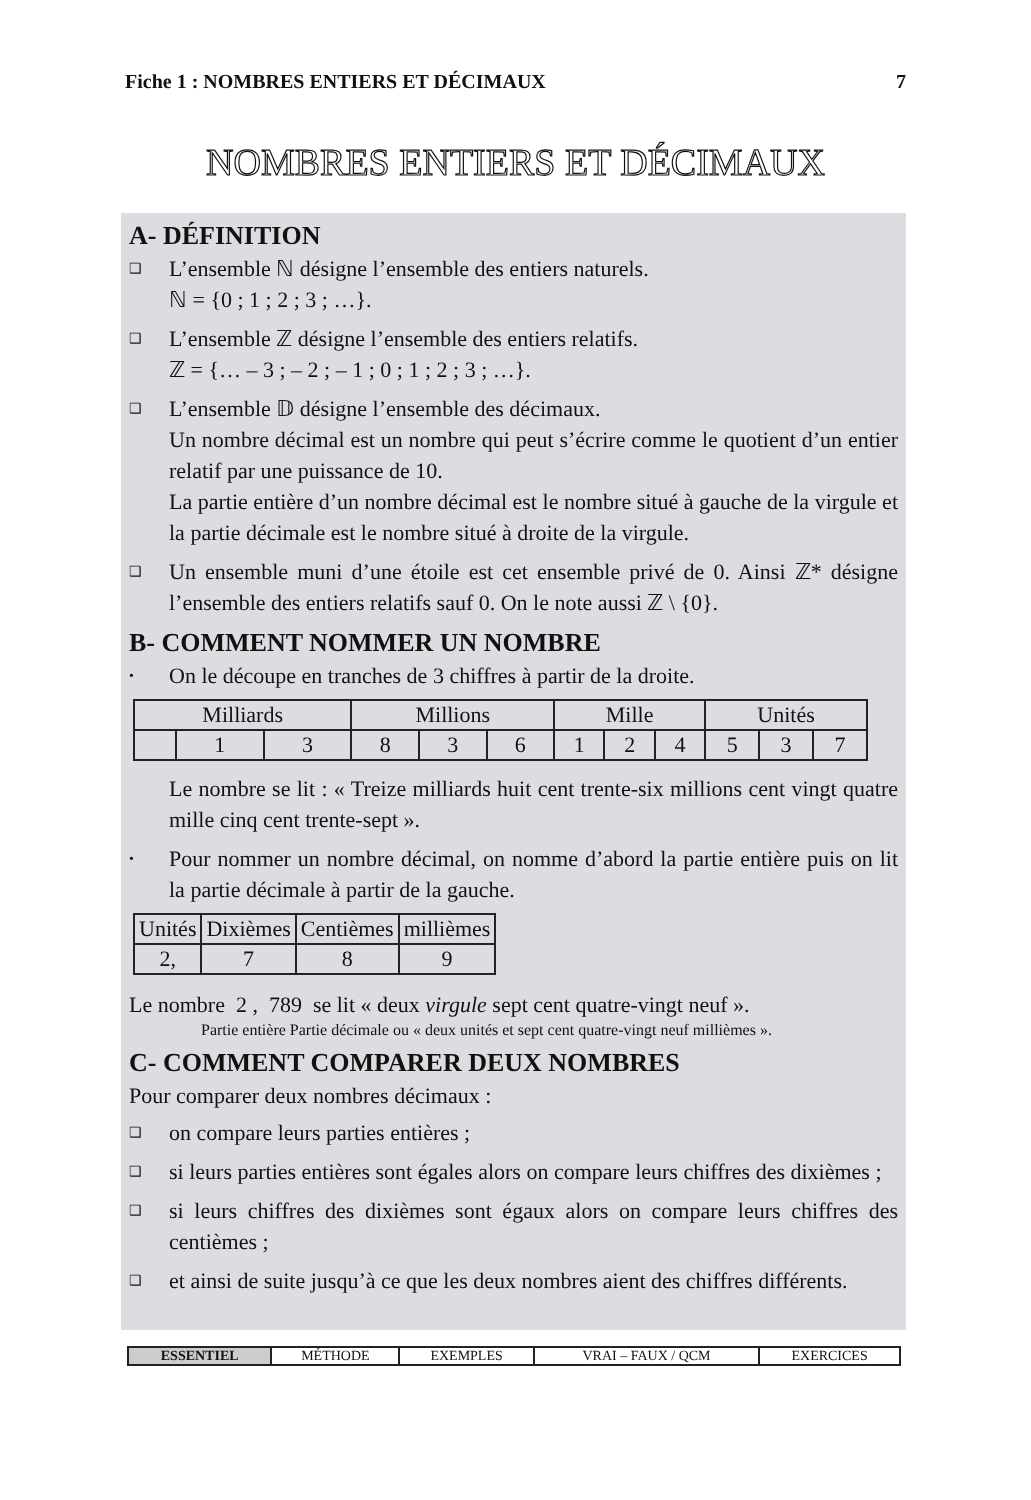Fiche 1 : NOMBRES ENTIERS ET DÉCIMAUX 7
NOMBRES ENTIERS ET DÉCIMAUX
A- DÉFINITION
❑ L’ensemble ℕ désigne l’ensemble des entiers naturels.
ℕ = {0 ; 1 ; 2 ; 3 ; …}.
❑ L’ensemble ℤ désigne l’ensemble des entiers relatifs.
ℤ = {… – 3 ; – 2 ; – 1 ; 0 ; 1 ; 2 ; 3 ; …}.
❑ L’ensemble 𝔻 désigne l’ensemble des décimaux.
Un nombre décimal est un nombre qui peut s’écrire comme le quotient d’un entier relatif par une puissance de 10.
La partie entière d’un nombre décimal est le nombre situé à gauche de la virgule et la partie décimale est le nombre situé à droite de la virgule.
❑ Un ensemble muni d’une étoile est cet ensemble privé de 0. Ainsi ℤ* désigne l’ensemble des entiers relatifs sauf 0. On le note aussi ℤ \ {0}.
B- COMMENT NOMMER UN NOMBRE
• On le découpe en tranches de 3 chiffres à partir de la droite.
| Milliards | | | Millions | | | Mille | | | Unités | | |
| | 1 | 3 | 8 | 3 | 6 | 1 | 2 | 4 | 5 | 3 | 7 |
Le nombre se lit : « Treize milliards huit cent trente-six millions cent vingt quatre mille cinq cent trente-sept ».
• Pour nommer un nombre décimal, on nomme d’abord la partie entière puis on lit la partie décimale à partir de la gauche.
| Unités | Dixièmes | Centièmes | millièmes |
| 2, | 7 | 8 | 9 |
Le nombre 2 , 789 se lit « deux virgule sept cent quatre-vingt neuf ».
Partie entière Partie décimale ou « deux unités et sept cent quatre-vingt neuf millièmes ».
C- COMMENT COMPARER DEUX NOMBRES
Pour comparer deux nombres décimaux :
❑ on compare leurs parties entières ;
❑ si leurs parties entières sont égales alors on compare leurs chiffres des dixièmes ;
❑ si leurs chiffres des dixièmes sont égaux alors on compare leurs chiffres des centièmes ;
❑ et ainsi de suite jusqu’à ce que les deux nombres aient des chiffres différents.
| ESSENTIEL | MÉTHODE | EXEMPLES | VRAI – FAUX / QCM | EXERCICES |